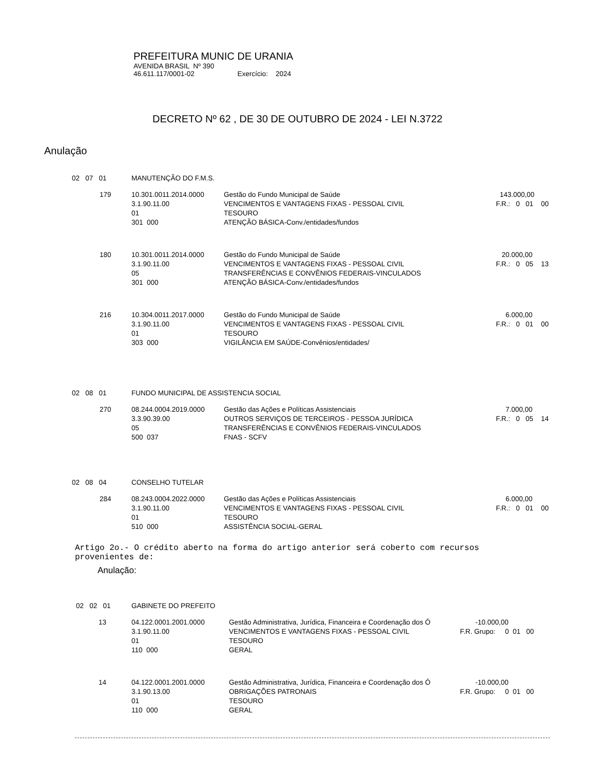PREFEITURA MUNIC DE URANIA
AVENIDA BRASIL Nº 390
46.611.117/0001-02 Exercício: 2024
DECRETO Nº 62 , DE 30 DE OUTUBRO DE 2024 - LEI N.3722
Anulação
| 02 07 01 | MANUTENÇÃO DO F.M.S. | | |
| 179 | 10.301.0011.2014.0000 3.1.90.11.00 01 301 000 | Gestão do Fundo Municipal de Saúde VENCIMENTOS E VANTAGENS FIXAS - PESSOAL CIVIL TESOURO ATENÇÃO BÁSICA-Conv./entidades/fundos | 143.000,00 F.R.: 0 01 00 |
| 180 | 10.301.0011.2014.0000 3.1.90.11.00 05 301 000 | Gestão do Fundo Municipal de Saúde VENCIMENTOS E VANTAGENS FIXAS - PESSOAL CIVIL TRANSFERÊNCIAS E CONVÊNIOS FEDERAIS-VINCULADOS ATENÇÃO BÁSICA-Conv./entidades/fundos | 20.000,00 F.R.: 0 05 13 |
| 216 | 10.304.0011.2017.0000 3.1.90.11.00 01 303 000 | Gestão do Fundo Municipal de Saúde VENCIMENTOS E VANTAGENS FIXAS - PESSOAL CIVIL TESOURO VIGILÂNCIA EM SAÚDE-Convênios/entidades/ | 6.000,00 F.R.: 0 01 00 |
| 02 08 01 | FUNDO MUNICIPAL DE ASSISTENCIA SOCIAL | | |
| 270 | 08.244.0004.2019.0000 3.3.90.39.00 05 500 037 | Gestão das Ações e Políticas Assistenciais OUTROS SERVIÇOS DE TERCEIROS - PESSOA JURÍDICA TRANSFERÊNCIAS E CONVÊNIOS FEDERAIS-VINCULADOS FNAS - SCFV | 7.000,00 F.R.: 0 05 14 |
| 02 08 04 | CONSELHO TUTELAR | | |
| 284 | 08.243.0004.2022.0000 3.1.90.11.00 01 510 000 | Gestão das Ações e Políticas Assistenciais VENCIMENTOS E VANTAGENS FIXAS - PESSOAL CIVIL TESOURO ASSISTÊNCIA SOCIAL-GERAL | 6.000,00 F.R.: 0 01 00 |
Artigo 2o.- O crédito aberto na forma do artigo anterior será coberto com recursos
provenientes de:
Anulação:
| 02 02 01 | GABINETE DO PREFEITO | | |
| 13 | 04.122.0001.2001.0000 3.1.90.11.00 01 110 000 | Gestão Administrativa, Jurídica, Financeira e Coordenação dos Ó VENCIMENTOS E VANTAGENS FIXAS - PESSOAL CIVIL TESOURO GERAL | -10.000,00 F.R. Grupo: 0 01 00 |
| 14 | 04.122.0001.2001.0000 3.1.90.13.00 01 110 000 | Gestão Administrativa, Jurídica, Financeira e Coordenação dos Ó OBRIGAÇÕES PATRONAIS TESOURO GERAL | -10.000,00 F.R. Grupo: 0 01 00 |